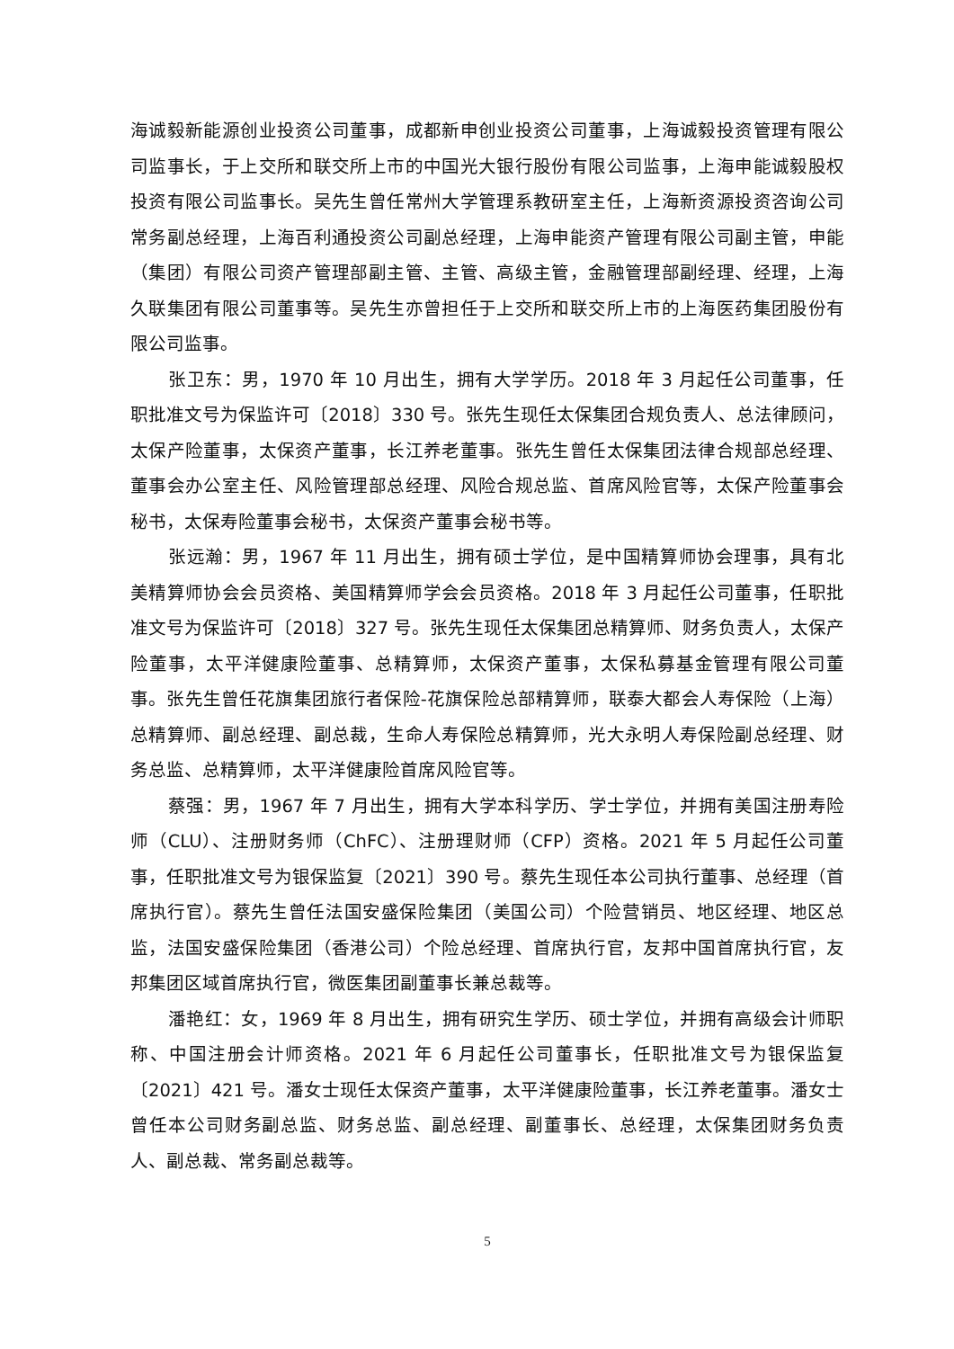海诚毅新能源创业投资公司董事，成都新申创业投资公司董事，上海诚毅投资管理有限公司监事长，于上交所和联交所上市的中国光大银行股份有限公司监事，上海申能诚毅股权投资有限公司监事长。吴先生曾任常州大学管理系教研室主任，上海新资源投资咨询公司常务副总经理，上海百利通投资公司副总经理，上海申能资产管理有限公司副主管，申能（集团）有限公司资产管理部副主管、主管、高级主管，金融管理部副经理、经理，上海久联集团有限公司董事等。吴先生亦曾担任于上交所和联交所上市的上海医药集团股份有限公司监事。
张卫东：男，1970 年 10 月出生，拥有大学学历。2018 年 3 月起任公司董事，任职批准文号为保监许可〔2018〕330 号。张先生现任太保集团合规负责人、总法律顾问，太保产险董事，太保资产董事，长江养老董事。张先生曾任太保集团法律合规部总经理、董事会办公室主任、风险管理部总经理、风险合规总监、首席风险官等，太保产险董事会秘书，太保寿险董事会秘书，太保资产董事会秘书等。
张远瀚：男，1967 年 11 月出生，拥有硕士学位，是中国精算师协会理事，具有北美精算师协会会员资格、美国精算师学会会员资格。2018 年 3 月起任公司董事，任职批准文号为保监许可〔2018〕327 号。张先生现任太保集团总精算师、财务负责人，太保产险董事，太平洋健康险董事、总精算师，太保资产董事，太保私募基金管理有限公司董事。张先生曾任花旗集团旅行者保险-花旗保险总部精算师，联泰大都会人寿保险（上海）总精算师、副总经理、副总裁，生命人寿保险总精算师，光大永明人寿保险副总经理、财务总监、总精算师，太平洋健康险首席风险官等。
蔡强：男，1967 年 7 月出生，拥有大学本科学历、学士学位，并拥有美国注册寿险师（CLU）、注册财务师（ChFC）、注册理财师（CFP）资格。2021 年 5 月起任公司董事，任职批准文号为银保监复〔2021〕390 号。蔡先生现任本公司执行董事、总经理（首席执行官）。蔡先生曾任法国安盛保险集团（美国公司）个险营销员、地区经理、地区总监，法国安盛保险集团（香港公司）个险总经理、首席执行官，友邦中国首席执行官，友邦集团区域首席执行官，微医集团副董事长兼总裁等。
潘艳红：女，1969 年 8 月出生，拥有研究生学历、硕士学位，并拥有高级会计师职称、中国注册会计师资格。2021 年 6 月起任公司董事长，任职批准文号为银保监复〔2021〕421 号。潘女士现任太保资产董事，太平洋健康险董事，长江养老董事。潘女士曾任本公司财务副总监、财务总监、副总经理、副董事长、总经理，太保集团财务负责人、副总裁、常务副总裁等。
5